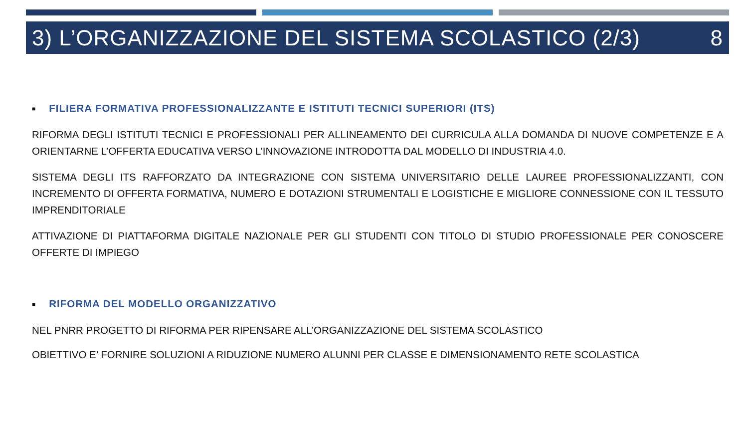3) L’ORGANIZZAZIONE DEL SISTEMA SCOLASTICO (2/3) 8
■ FILIERA FORMATIVA PROFESSIONALIZZANTE E ISTITUTI TECNICI SUPERIORI (ITS)
RIFORMA DEGLI ISTITUTI TECNICI E PROFESSIONALI PER ALLINEAMENTO DEI CURRICULA ALLA DOMANDA DI NUOVE COMPETENZE E A ORIENTARNE L’OFFERTA EDUCATIVA VERSO L’INNOVAZIONE INTRODOTTA DAL MODELLO DI INDUSTRIA 4.0.
SISTEMA DEGLI ITS RAFFORZATO DA INTEGRAZIONE CON SISTEMA UNIVERSITARIO DELLE LAUREE PROFESSIONALIZZANTI, CON INCREMENTO DI OFFERTA FORMATIVA, NUMERO E DOTAZIONI STRUMENTALI E LOGISTICHE E MIGLIORE CONNESSIONE CON IL TESSUTO IMPRENDITORIALE
ATTIVAZIONE DI PIATTAFORMA DIGITALE NAZIONALE PER GLI STUDENTI CON TITOLO DI STUDIO PROFESSIONALE PER CONOSCERE OFFERTE DI IMPIEGO
■ RIFORMA DEL MODELLO ORGANIZZATIVO
NEL PNRR PROGETTO DI RIFORMA PER RIPENSARE ALL’ORGANIZZAZIONE DEL SISTEMA SCOLASTICO
OBIETTIVO E’ FORNIRE SOLUZIONI A RIDUZIONE NUMERO ALUNNI PER CLASSE E DIMENSIONAMENTO RETE SCOLASTICA